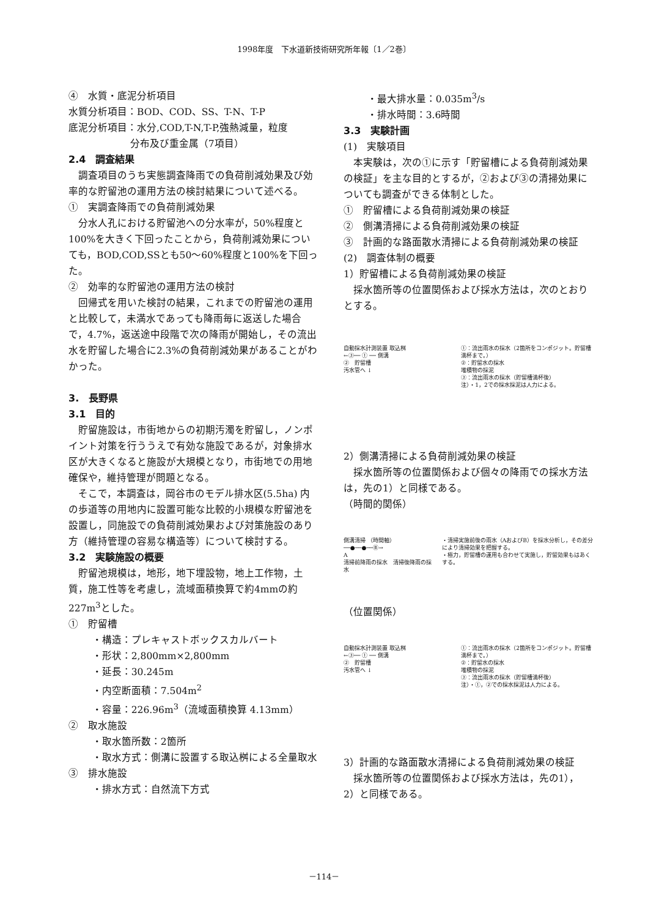1998年度　下水道新技術研究所年報〔1／2巻〕
④　水質・底泥分析項目
水質分析項目：BOD、COD、SS、T-N、T-P
底泥分析項目：水分,COD,T-N,T-P,強熱減量，粒度
分布及び重金属（7項目）
2.4　調査結果
調査項目のうち実態調査降雨での負荷削減効果及び効率的な貯留池の運用方法の検討結果について述べる。
①　実調査降雨での負荷削減効果
分水人孔における貯留池への分水率が，50%程度と100%を大きく下回ったことから，負荷削減効果についても，BOD,COD,SSとも50～60%程度と100%を下回った。
②　効率的な貯留池の運用方法の検討
回帰式を用いた検討の結果，これまでの貯留池の運用と比較して，未満水であっても降雨毎に返送した場合で，4.7%，返送途中段階で次の降雨が開始し，その流出水を貯留した場合に2.3%の負荷削減効果があることがわかった。
3.　長野県
3.1　目的
貯留施設は，市街地からの初期汚濁を貯留し，ノンポイント対策を行ううえで有効な施設であるが，対象排水区が大きくなると施設が大規模となり，市街地での用地確保や，維持管理が問題となる。
そこで，本調査は，岡谷市のモデル排水区(5.5ha) 内の歩道等の用地内に設置可能な比較的小規模な貯留池を設置し，同施設での負荷削減効果および対策施設のあり方（維持管理の容易な構造等）について検討する。
3.2　実験施設の概要
貯留池規模は，地形，地下埋設物，地上工作物，土質，施工性等を考慮し，流域面積換算で約4mmの約227m<sup>3</sup>とした。
①　貯留槽
・構造：プレキャストボックスカルバート
・形状：2,800mm×2,800mm
・延長：30.245m
・内空断面積：7.504m<sup>2</sup>
・容量：226.96m<sup>3</sup>（流域面積換算 4.13mm）
②　取水施設
・取水箇所数：2箇所
・取水方式：側溝に設置する取込桝による全量取水
③　排水施設
・排水方式：自然流下方式
・最大排水量：0.035m<sup>3</sup>/s
・排水時間：3.6時間
3.3　実験計画
(1)　実験項目
本実験は，次の①に示す「貯留槽による負荷削減効果の検証」を主な目的とするが，②および③の清掃効果についても調査ができる体制とした。
①　貯留槽による負荷削減効果の検証
②　側溝清掃による負荷削減効果の検証
③　計画的な路面散水清掃による負荷削減効果の検証
(2)　調査体制の概要
1）貯留槽による負荷削減効果の検証
採水箇所等の位置関係および採水方法は，次のとおりとする。
自動採水計測装置 取込桝
←③── ① ── 側溝
②　貯留槽
汚水管へ ↓
①：流出雨水の採水（2箇所をコンポジット。貯留槽満杯まで。）
②：貯留水の採水
堆積物の採泥
③：流出雨水の採水（貯留槽満杯後）
注）・1，2での採水採泥は人力による。
2）側溝清掃による負荷削減効果の検証
採水箇所等の位置関係および個々の降雨での採水方法は，先の1）と同様である。
（時間的関係）
側溝清掃 （時間軸）
──●──●──Ⓑ→
A
清掃前降雨の採水　清掃後降雨の採水
・清掃実施前後の雨水（AおよびB）を採水分析し，その差分により清掃効果を把握する。
・極力，貯留槽の運用も合わせて実施し，貯留効果もはあくする。
（位置関係）
自動採水計測装置 取込桝
←③── ① ── 側溝
②　貯留槽
汚水管へ ↓
①：流出雨水の採水（2箇所をコンポジット。貯留槽満杯まで。）
②：貯留水の採水
堆積物の採泥
③：流出雨水の採水（貯留槽満杯後）
注）・①，②での採水採泥は人力による。
3）計画的な路面散水清掃による負荷削減効果の検証
採水箇所等の位置関係および採水方法は，先の1），2）と同様である。
－114－